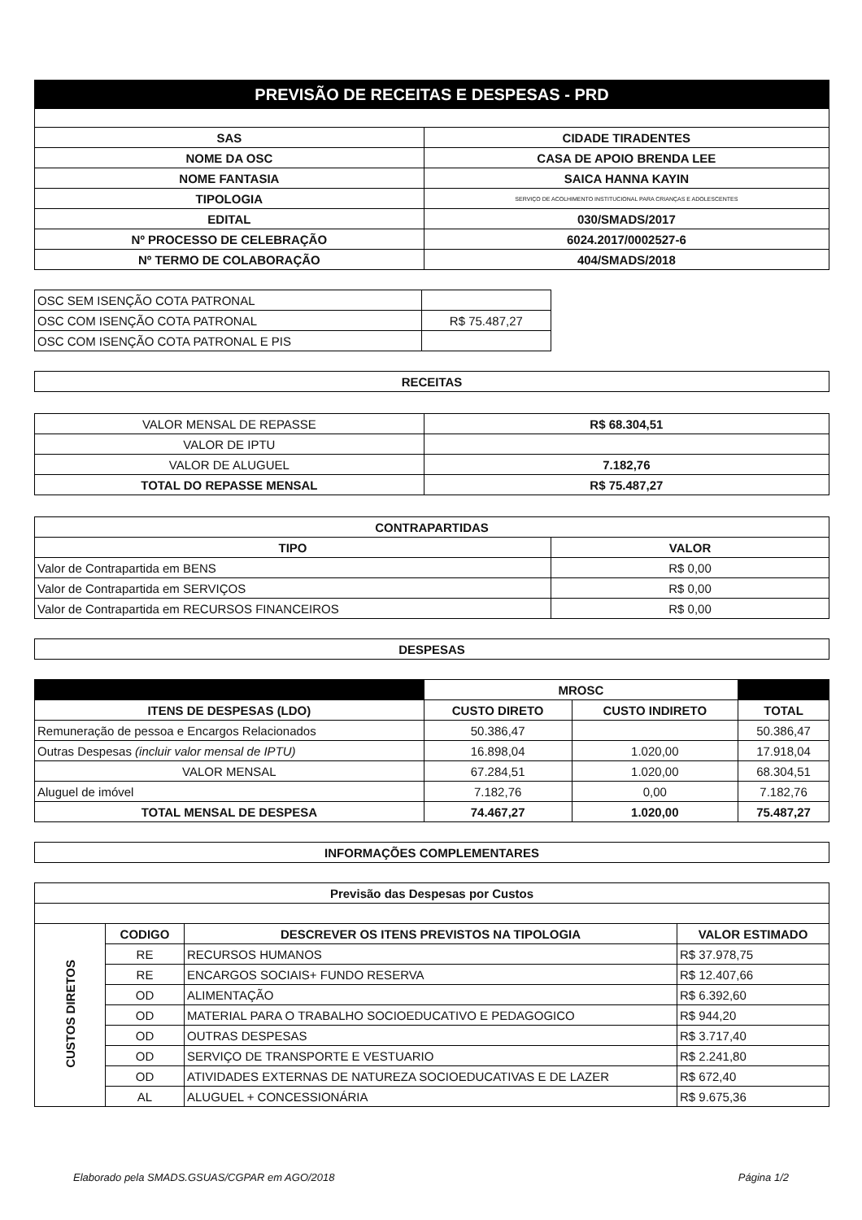| PREVISÃO DE RECEITAS E DESPESAS - PRD | |
| SAS | CIDADE TIRADENTES |
| NOME DA OSC | CASA DE APOIO BRENDA LEE |
| NOME FANTASIA | SAICA HANNA KAYIN |
| TIPOLOGIA | SERVIÇO DE ACOLHIMENTO INSTITUCIONAL PARA CRIANÇAS E ADOLESCENTES |
| EDITAL | 030/SMADS/2017 |
| Nº PROCESSO DE CELEBRAÇÃO | 6024.2017/0002527-6 |
| Nº TERMO DE COLABORAÇÃO | 404/SMADS/2018 |
| OSC SEM ISENÇÃO COTA PATRONAL | |
| OSC COM ISENÇÃO COTA PATRONAL | R$ 75.487,27 |
| OSC COM ISENÇÃO COTA PATRONAL E PIS | |
| RECEITAS |
| --- |
| VALOR MENSAL DE REPASSE | R$ 68.304,51 |
| VALOR DE IPTU | |
| VALOR DE ALUGUEL | 7.182,76 |
| TOTAL DO REPASSE MENSAL | R$ 75.487,27 |
| CONTRAPARTIDAS | |
| --- | --- |
| TIPO | VALOR |
| Valor de Contrapartida em BENS | R$ 0,00 |
| Valor de Contrapartida em SERVIÇOS | R$ 0,00 |
| Valor de Contrapartida em RECURSOS FINANCEIROS | R$ 0,00 |
| DESPESAS |
| --- |
| | MROSC | | |
| ITENS DE DESPESAS (LDO) | CUSTO DIRETO | CUSTO INDIRETO | TOTAL |
| Remuneração de pessoa e Encargos Relacionados | 50.386,47 | | 50.386,47 |
| Outras Despesas (incluir valor mensal de IPTU) | 16.898,04 | 1.020,00 | 17.918,04 |
| VALOR MENSAL | 67.284,51 | 1.020,00 | 68.304,51 |
| Aluguel de imóvel | 7.182,76 | 0,00 | 7.182,76 |
| TOTAL MENSAL DE DESPESA | 74.467,27 | 1.020,00 | 75.487,27 |
| INFORMAÇÕES COMPLEMENTARES |
| --- |
| Previsão das Despesas por Custos | | | |
| --- | --- | --- | --- |
| CUSTOS DIRETOS | CODIGO | DESCREVER OS ITENS PREVISTOS NA TIPOLOGIA | VALOR ESTIMADO |
| | RE | RECURSOS HUMANOS | R$ 37.978,75 |
| | RE | ENCARGOS SOCIAIS+ FUNDO RESERVA | R$ 12.407,66 |
| | OD | ALIMENTAÇÃO | R$ 6.392,60 |
| | OD | MATERIAL PARA O TRABALHO SOCIOEDUCATIVO E PEDAGOGICO | R$ 944,20 |
| | OD | OUTRAS DESPESAS | R$ 3.717,40 |
| | OD | SERVIÇO DE TRANSPORTE E VESTUARIO | R$ 2.241,80 |
| | OD | ATIVIDADES EXTERNAS DE NATUREZA SOCIOEDUCATIVAS E DE LAZER | R$ 672,40 |
| | AL | ALUGUEL + CONCESSIONÁRIA | R$ 9.675,36 |
Elaborado pela SMADS.GSUAS/CGPAR em AGO/2018 Página 1/2